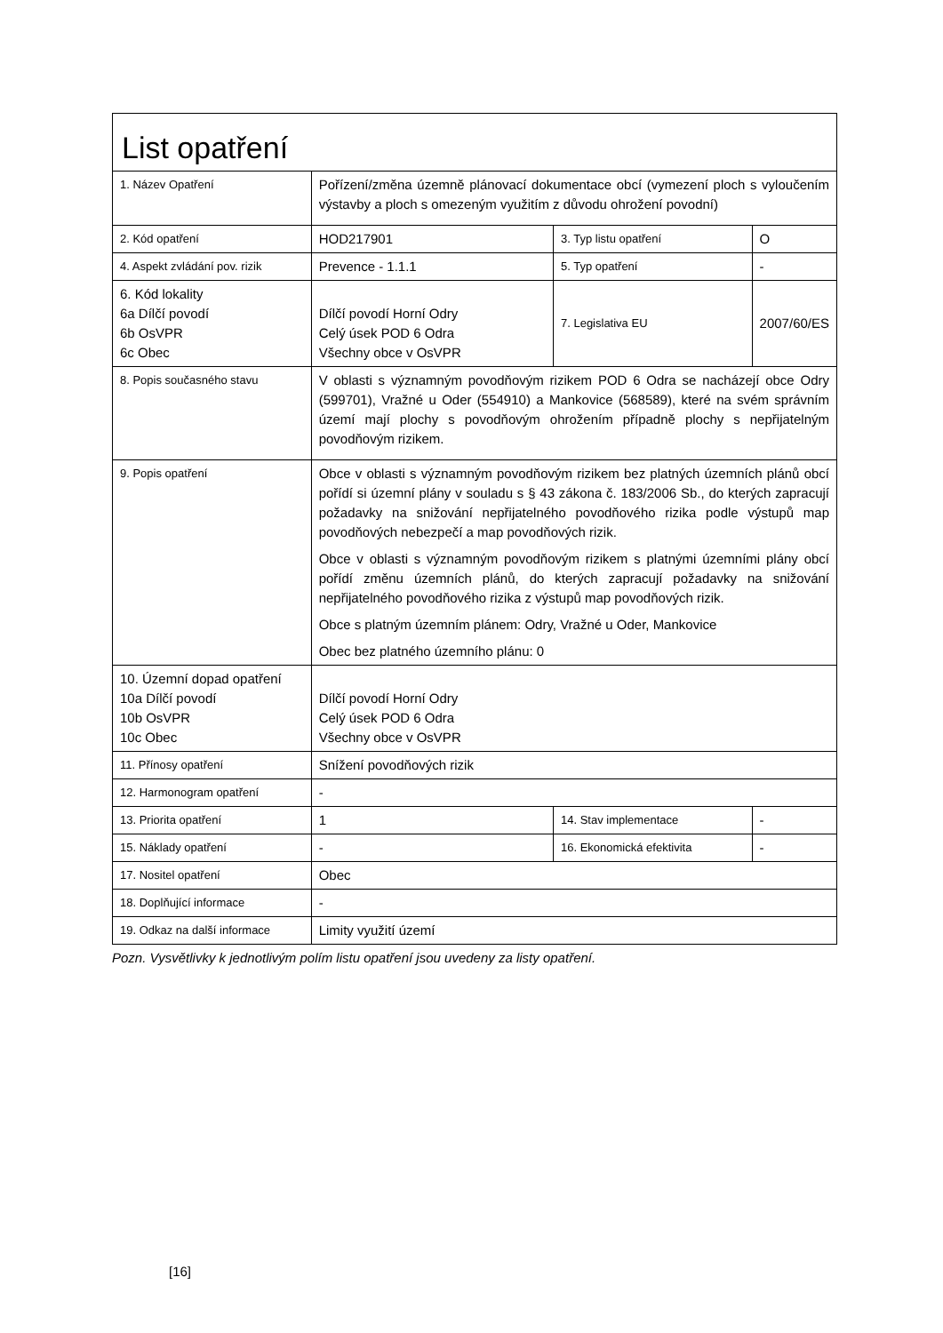| List opatření | | | |
| 1. Název Opatření | Pořízení/změna územně plánovací dokumentace obcí (vymezení ploch s vyloučením výstavby a ploch s omezeným využitím z důvodu ohrožení povodní) | | |
| 2. Kód opatření | HOD217901 | 3. Typ listu opatření | O |
| 4. Aspekt zvládání pov. rizik | Prevence - 1.1.1 | 5. Typ opatření | - |
| 6. Kód lokality 6a Dílčí povodí 6b OsVPR 6c Obec | Dílčí povodí Horní Odry Celý úsek POD 6 Odra Všechny obce v OsVPR | 7. Legislativa EU | 2007/60/ES |
| 8. Popis současného stavu | V oblasti s významným povodňovým rizikem POD 6 Odra se nacházejí obce Odry (599701), Vražné u Oder (554910) a Mankovice (568589), které na svém správním území mají plochy s povodňovým ohrožením případně plochy s nepřijatelným povodňovým rizikem. | | |
| 9. Popis opatření | Obce v oblasti s významným povodňovým rizikem bez platných územních plánů obcí pořídí si územní plány v souladu s § 43 zákona č. 183/2006 Sb., do kterých zapracují požadavky na snižování nepřijatelného povodňového rizika podle výstupů map povodňových nebezpečí a map povodňových rizik. Obce v oblasti s významným povodňovým rizikem s platnými územními plány obcí pořídí změnu územních plánů, do kterých zapracují požadavky na snižování nepřijatelného povodňového rizika z výstupů map povodňových rizik. Obce s platným územním plánem: Odry, Vražné u Oder, Mankovice Obec bez platného územního plánu: 0 | | |
| 10. Územní dopad opatření 10a Dílčí povodí 10b OsVPR 10c Obec | Dílčí povodí Horní Odry Celý úsek POD 6 Odra Všechny obce v OsVPR | | |
| 11. Přínosy opatření | Snížení povodňových rizik | | |
| 12. Harmonogram opatření | - | | |
| 13. Priorita opatření | 1 | 14. Stav implementace | - |
| 15. Náklady opatření | - | 16. Ekonomická efektivita | - |
| 17. Nositel opatření | Obec | | |
| 18. Doplňující informace | - | | |
| 19. Odkaz na další informace | Limity využití území | | |
Pozn. Vysvětlivky k jednotlivým polím listu opatření jsou uvedeny za listy opatření.
[16]